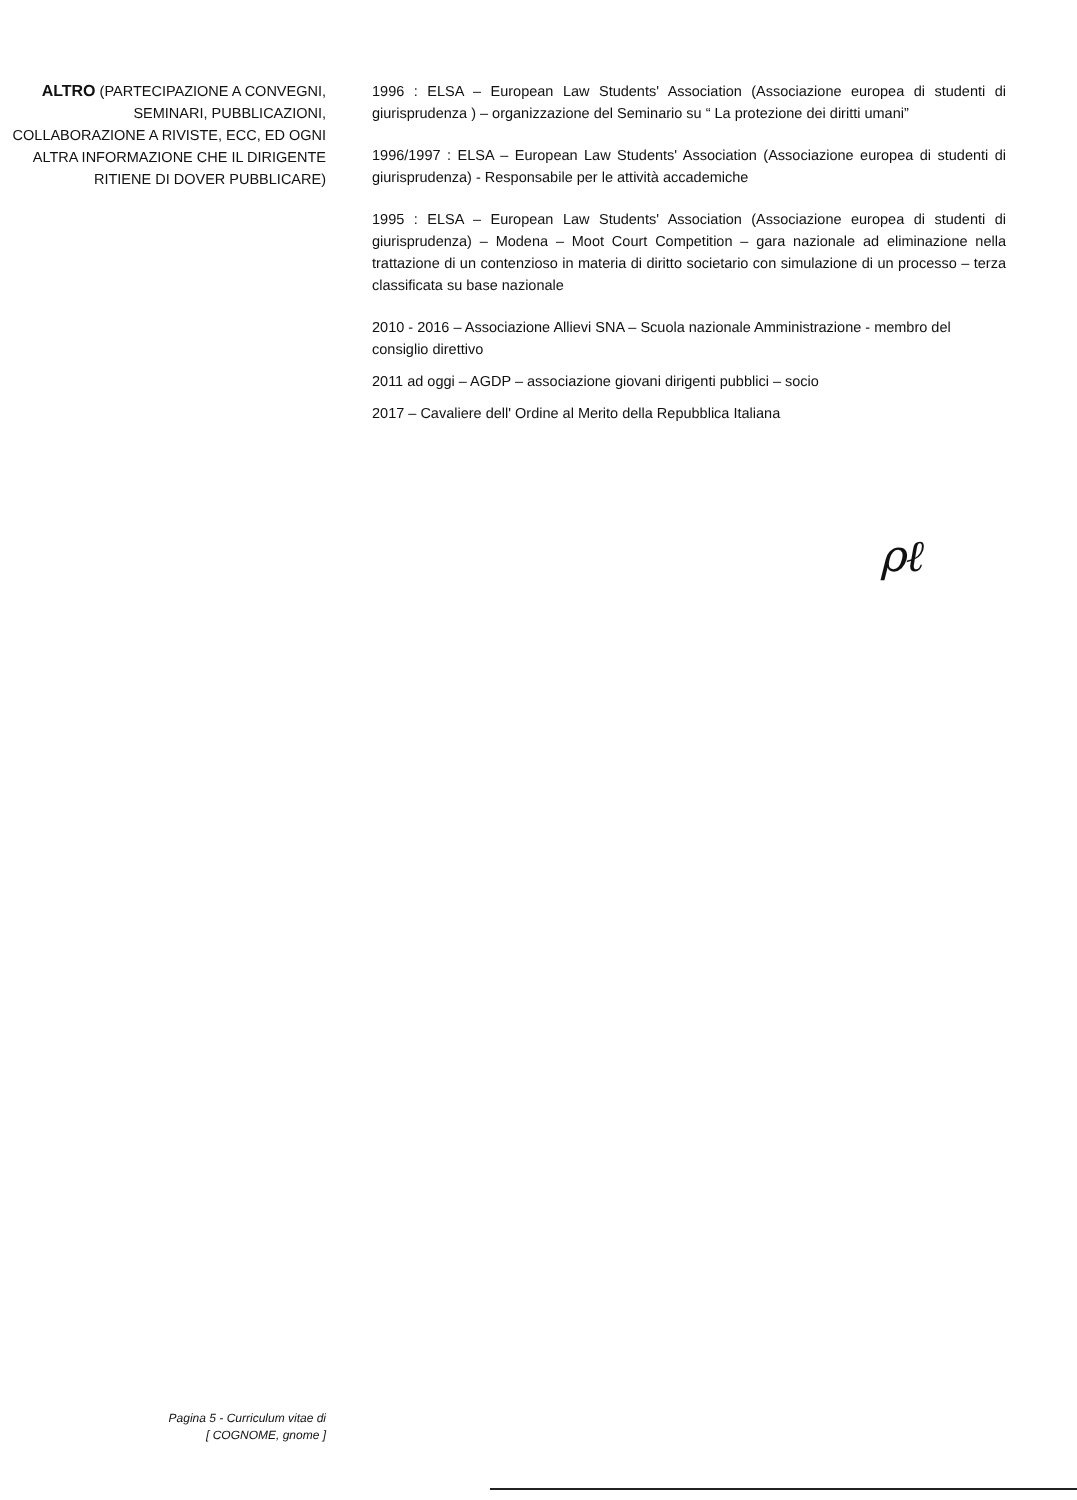ALTRO (PARTECIPAZIONE A CONVEGNI, SEMINARI, PUBBLICAZIONI, COLLABORAZIONE A RIVISTE, ECC, ED OGNI ALTRA INFORMAZIONE CHE IL DIRIGENTE RITIENE DI DOVER PUBBLICARE)
1996 : ELSA – European Law Students' Association (Associazione europea di studenti di giurisprudenza ) – organizzazione del Seminario su “ La protezione dei diritti umani”
1996/1997 : ELSA – European Law Students' Association (Associazione europea di studenti di giurisprudenza) - Responsabile per le attività accademiche
1995 : ELSA – European Law Students' Association (Associazione europea di studenti di giurisprudenza) – Modena – Moot Court Competition – gara nazionale ad eliminazione nella trattazione di un contenzioso in materia di diritto societario con simulazione di un processo – terza classificata su base nazionale
2010 - 2016 – Associazione Allievi SNA – Scuola nazionale Amministrazione - membro del consiglio direttivo
2011 ad oggi – AGDP – associazione giovani dirigenti pubblici – socio
2017 – Cavaliere dell' Ordine al Merito della Repubblica Italiana
ρℓ
Pagina 5 - Curriculum vitae di
[ COGNOME, gnome ]